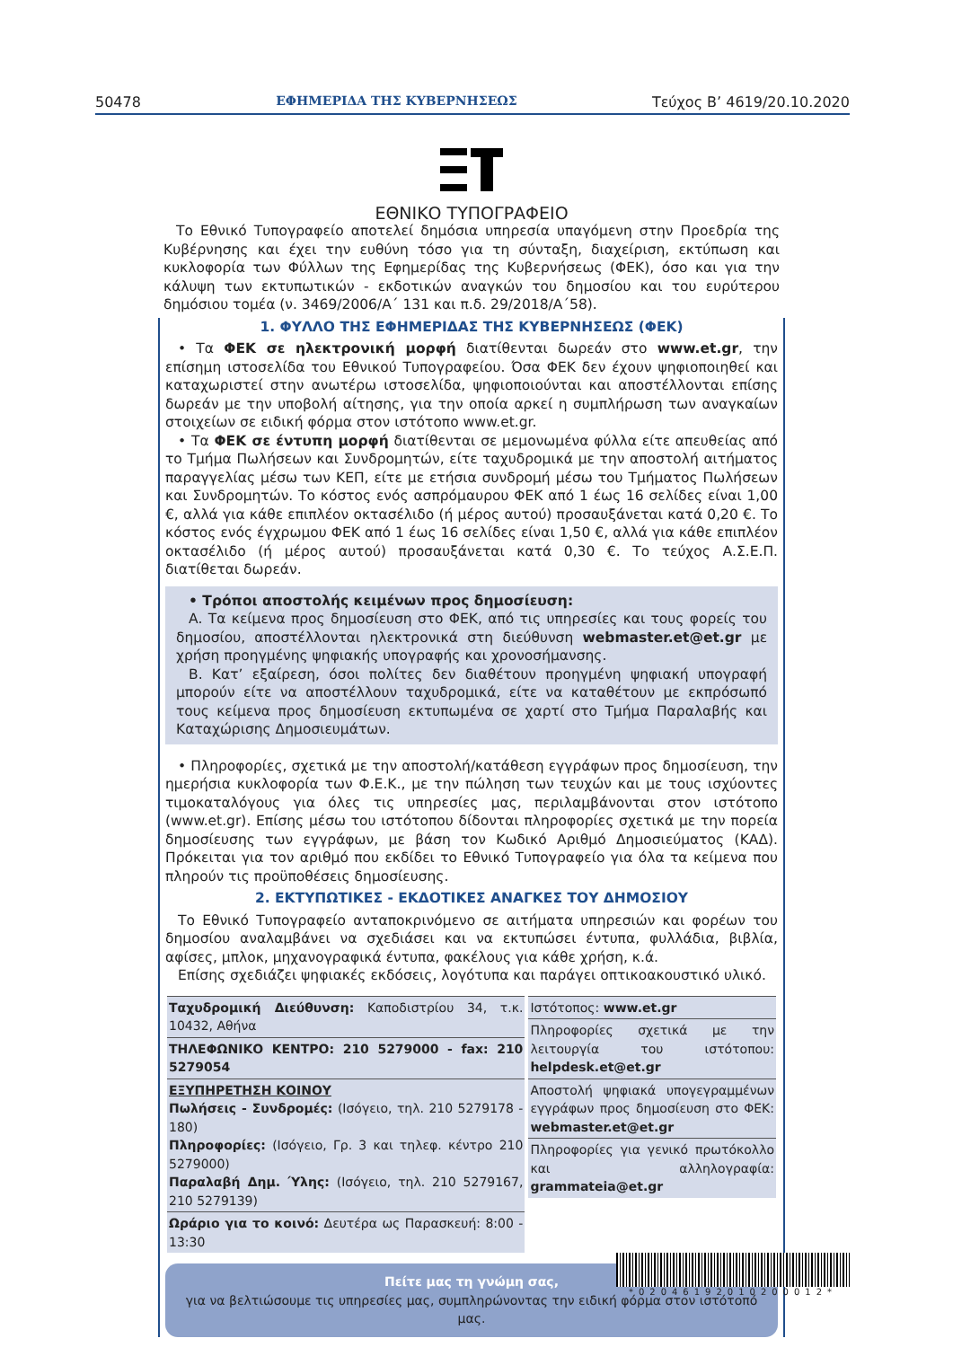50478 ΕΦΗΜΕΡΙΔΑ ΤΗΣ ΚΥΒΕΡΝΗΣΕΩΣ Τεύχος Β’ 4619/20.10.2020
ΕΘΝΙΚΟ ΤΥΠΟΓΡΑΦΕΙΟ
Το Εθνικό Τυπογραφείο αποτελεί δημόσια υπηρεσία υπαγόμενη στην Προεδρία της Κυβέρνησης και έχει την ευθύνη τόσο για τη σύνταξη, διαχείριση, εκτύπωση και κυκλοφορία των Φύλλων της Εφημερίδας της Κυβερνήσεως (ΦΕΚ), όσο και για την κάλυψη των εκτυπωτικών - εκδοτικών αναγκών του δημοσίου και του ευρύτερου δημόσιου τομέα (ν. 3469/2006/Α΄ 131 και π.δ. 29/2018/Α΄58).
1. ΦΥΛΛΟ ΤΗΣ ΕΦΗΜΕΡΙΔΑΣ ΤΗΣ ΚΥΒΕΡΝΗΣΕΩΣ (ΦΕΚ)
• Τα ΦΕΚ σε ηλεκτρονική μορφή διατίθενται δωρεάν στο www.et.gr, την επίσημη ιστοσελίδα του Εθνικού Τυπογραφείου. Όσα ΦΕΚ δεν έχουν ψηφιοποιηθεί και καταχωριστεί στην ανωτέρω ιστοσελίδα, ψηφιοποιούνται και αποστέλλονται επίσης δωρεάν με την υποβολή αίτησης, για την οποία αρκεί η συμπλήρωση των αναγκαίων στοιχείων σε ειδική φόρμα στον ιστότοπο www.et.gr.
• Τα ΦΕΚ σε έντυπη μορφή διατίθενται σε μεμονωμένα φύλλα είτε απευθείας από το Τμήμα Πωλήσεων και Συνδρομητών, είτε ταχυδρομικά με την αποστολή αιτήματος παραγγελίας μέσω των ΚΕΠ, είτε με ετήσια συνδρομή μέσω του Τμήματος Πωλήσεων και Συνδρομητών. Το κόστος ενός ασπρόμαυρου ΦΕΚ από 1 έως 16 σελίδες είναι 1,00 €, αλλά για κάθε επιπλέον οκτασέλιδο (ή μέρος αυτού) προσαυξάνεται κατά 0,20 €. Το κόστος ενός έγχρωμου ΦΕΚ από 1 έως 16 σελίδες είναι 1,50 €, αλλά για κάθε επιπλέον οκτασέλιδο (ή μέρος αυτού) προσαυξάνεται κατά 0,30 €. Το τεύχος Α.Σ.Ε.Π. διατίθεται δωρεάν.
• Τρόποι αποστολής κειμένων προς δημοσίευση:
Α. Τα κείμενα προς δημοσίευση στο ΦΕΚ, από τις υπηρεσίες και τους φορείς του δημοσίου, αποστέλλονται ηλεκτρονικά στη διεύθυνση webmaster.et@et.gr με χρήση προηγμένης ψηφιακής υπογραφής και χρονοσήμανσης.
Β. Κατ’ εξαίρεση, όσοι πολίτες δεν διαθέτουν προηγμένη ψηφιακή υπογραφή μπορούν είτε να αποστέλλουν ταχυδρομικά, είτε να καταθέτουν με εκπρόσωπό τους κείμενα προς δημοσίευση εκτυπωμένα σε χαρτί στο Τμήμα Παραλαβής και Καταχώρισης Δημοσιευμάτων.
• Πληροφορίες, σχετικά με την αποστολή/κατάθεση εγγράφων προς δημοσίευση, την ημερήσια κυκλοφορία των Φ.Ε.Κ., με την πώληση των τευχών και με τους ισχύοντες τιμοκαταλόγους για όλες τις υπηρεσίες μας, περιλαμβάνονται στον ιστότοπο (www.et.gr). Επίσης μέσω του ιστότοπου δίδονται πληροφορίες σχετικά με την πορεία δημοσίευσης των εγγράφων, με βάση τον Κωδικό Αριθμό Δημοσιεύματος (ΚΑΔ). Πρόκειται για τον αριθμό που εκδίδει το Εθνικό Τυπογραφείο για όλα τα κείμενα που πληρούν τις προϋποθέσεις δημοσίευσης.
2. ΕΚΤΥΠΩΤΙΚΕΣ - ΕΚΔΟΤΙΚΕΣ ΑΝΑΓΚΕΣ ΤΟΥ ΔΗΜΟΣΙΟΥ
Το Εθνικό Τυπογραφείο ανταποκρινόμενο σε αιτήματα υπηρεσιών και φορέων του δημοσίου αναλαμβάνει να σχεδιάσει και να εκτυπώσει έντυπα, φυλλάδια, βιβλία, αφίσες, μπλοκ, μηχανογραφικά έντυπα, φακέλους για κάθε χρήση, κ.ά.
Επίσης σχεδιάζει ψηφιακές εκδόσεις, λογότυπα και παράγει οπτικοακουστικό υλικό.
| / Ταχυδρομική Διεύθυνση: Καποδιστρίου 34, τ.κ. 10432, Αθήνα / / ΤΗΛΕΦΩΝΙΚΟ ΚΕΝΤΡΟ: 210 5279000 - fax: 210 5279054 / / ΕΞΥΠΗΡΕΤΗΣΗ ΚΟΙΝΟΥ Πωλήσεις - Συνδρομές: (Ισόγειο, τηλ. 210 5279178 - 180) Πληροφορίες: (Ισόγειο, Γρ. 3 και τηλεφ. κέντρο 210 5279000) Παραλαβή Δημ. Ύλης: (Ισόγειο, τηλ. 210 5279167, 210 5279139) / / Ωράριο για το κοινό: Δευτέρα ως Παρασκευή: 8:00 - 13:30 / | / Ιστότοπος: www.et.gr / / Πληροφορίες σχετικά με την λειτουργία του ιστότοπου: helpdesk.et@et.gr / / Αποστολή ψηφιακά υπογεγραμμένων εγγράφων προς δημοσίευση στο ΦΕΚ: webmaster.et@et.gr / / Πληροφορίες για γενικό πρωτόκολλο και αλληλογραφία: grammateia@et.gr / |
Πείτε μας τη γνώμη σας,
για να βελτιώσουμε τις υπηρεσίες μας, συμπληρώνοντας την ειδική φόρμα στον ιστότοπό μας.
*02046192010200012*